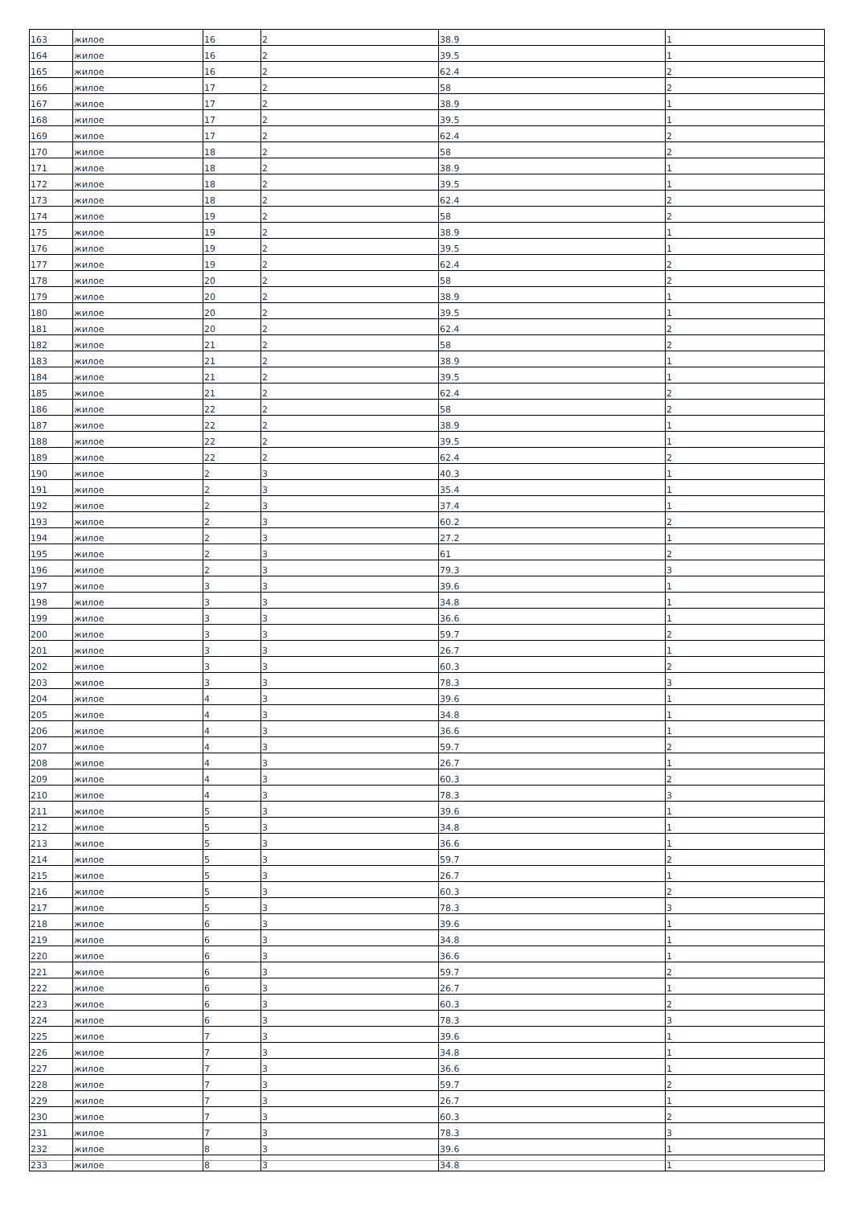| 163 | жилое | 16 | 2 | 38.9 | 1 |
| 164 | жилое | 16 | 2 | 39.5 | 1 |
| 165 | жилое | 16 | 2 | 62.4 | 2 |
| 166 | жилое | 17 | 2 | 58 | 2 |
| 167 | жилое | 17 | 2 | 38.9 | 1 |
| 168 | жилое | 17 | 2 | 39.5 | 1 |
| 169 | жилое | 17 | 2 | 62.4 | 2 |
| 170 | жилое | 18 | 2 | 58 | 2 |
| 171 | жилое | 18 | 2 | 38.9 | 1 |
| 172 | жилое | 18 | 2 | 39.5 | 1 |
| 173 | жилое | 18 | 2 | 62.4 | 2 |
| 174 | жилое | 19 | 2 | 58 | 2 |
| 175 | жилое | 19 | 2 | 38.9 | 1 |
| 176 | жилое | 19 | 2 | 39.5 | 1 |
| 177 | жилое | 19 | 2 | 62.4 | 2 |
| 178 | жилое | 20 | 2 | 58 | 2 |
| 179 | жилое | 20 | 2 | 38.9 | 1 |
| 180 | жилое | 20 | 2 | 39.5 | 1 |
| 181 | жилое | 20 | 2 | 62.4 | 2 |
| 182 | жилое | 21 | 2 | 58 | 2 |
| 183 | жилое | 21 | 2 | 38.9 | 1 |
| 184 | жилое | 21 | 2 | 39.5 | 1 |
| 185 | жилое | 21 | 2 | 62.4 | 2 |
| 186 | жилое | 22 | 2 | 58 | 2 |
| 187 | жилое | 22 | 2 | 38.9 | 1 |
| 188 | жилое | 22 | 2 | 39.5 | 1 |
| 189 | жилое | 22 | 2 | 62.4 | 2 |
| 190 | жилое | 2 | 3 | 40.3 | 1 |
| 191 | жилое | 2 | 3 | 35.4 | 1 |
| 192 | жилое | 2 | 3 | 37.4 | 1 |
| 193 | жилое | 2 | 3 | 60.2 | 2 |
| 194 | жилое | 2 | 3 | 27.2 | 1 |
| 195 | жилое | 2 | 3 | 61 | 2 |
| 196 | жилое | 2 | 3 | 79.3 | 3 |
| 197 | жилое | 3 | 3 | 39.6 | 1 |
| 198 | жилое | 3 | 3 | 34.8 | 1 |
| 199 | жилое | 3 | 3 | 36.6 | 1 |
| 200 | жилое | 3 | 3 | 59.7 | 2 |
| 201 | жилое | 3 | 3 | 26.7 | 1 |
| 202 | жилое | 3 | 3 | 60.3 | 2 |
| 203 | жилое | 3 | 3 | 78.3 | 3 |
| 204 | жилое | 4 | 3 | 39.6 | 1 |
| 205 | жилое | 4 | 3 | 34.8 | 1 |
| 206 | жилое | 4 | 3 | 36.6 | 1 |
| 207 | жилое | 4 | 3 | 59.7 | 2 |
| 208 | жилое | 4 | 3 | 26.7 | 1 |
| 209 | жилое | 4 | 3 | 60.3 | 2 |
| 210 | жилое | 4 | 3 | 78.3 | 3 |
| 211 | жилое | 5 | 3 | 39.6 | 1 |
| 212 | жилое | 5 | 3 | 34.8 | 1 |
| 213 | жилое | 5 | 3 | 36.6 | 1 |
| 214 | жилое | 5 | 3 | 59.7 | 2 |
| 215 | жилое | 5 | 3 | 26.7 | 1 |
| 216 | жилое | 5 | 3 | 60.3 | 2 |
| 217 | жилое | 5 | 3 | 78.3 | 3 |
| 218 | жилое | 6 | 3 | 39.6 | 1 |
| 219 | жилое | 6 | 3 | 34.8 | 1 |
| 220 | жилое | 6 | 3 | 36.6 | 1 |
| 221 | жилое | 6 | 3 | 59.7 | 2 |
| 222 | жилое | 6 | 3 | 26.7 | 1 |
| 223 | жилое | 6 | 3 | 60.3 | 2 |
| 224 | жилое | 6 | 3 | 78.3 | 3 |
| 225 | жилое | 7 | 3 | 39.6 | 1 |
| 226 | жилое | 7 | 3 | 34.8 | 1 |
| 227 | жилое | 7 | 3 | 36.6 | 1 |
| 228 | жилое | 7 | 3 | 59.7 | 2 |
| 229 | жилое | 7 | 3 | 26.7 | 1 |
| 230 | жилое | 7 | 3 | 60.3 | 2 |
| 231 | жилое | 7 | 3 | 78.3 | 3 |
| 232 | жилое | 8 | 3 | 39.6 | 1 |
| 233 | жилое | 8 | 3 | 34.8 | 1 |